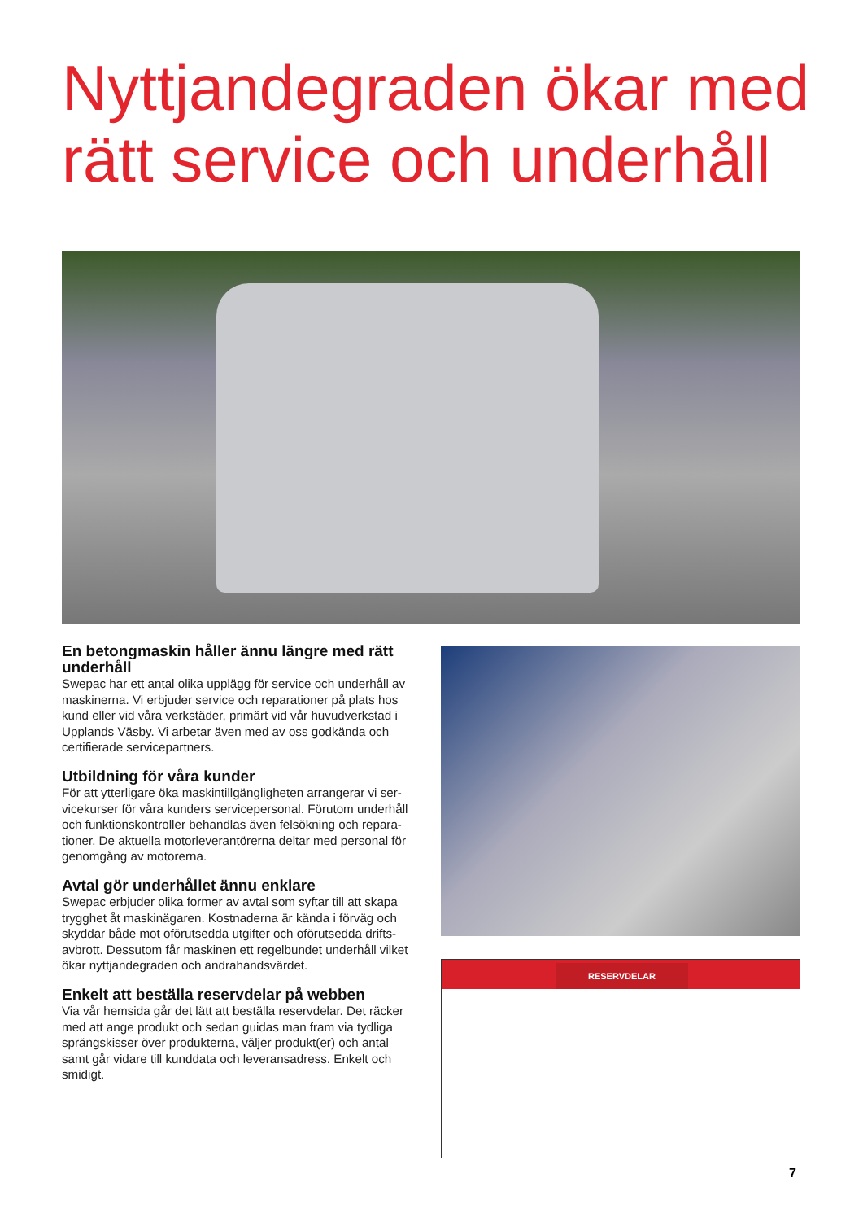Nyttjandegraden ökar med
rätt service och underhåll
En betongmaskin håller ännu längre med rätt underhåll
Swepac har ett antal olika upplägg för service och underhåll av maskinerna. Vi erbjuder service och reparationer på plats hos kund eller vid våra verkstäder, primärt vid vår huvudverkstad i Upplands Väsby. Vi arbetar även med av oss godkända och certifierade servicepartners.
Utbildning för våra kunder
För att ytterligare öka maskintillgängligheten arrangerar vi ser-vicekurser för våra kunders servicepersonal. Förutom underhåll och funktionskontroller behandlas även felsökning och repara-tioner. De aktuella motorleverantörerna deltar med personal för genomgång av motorerna.
Avtal gör underhållet ännu enklare
Swepac erbjuder olika former av avtal som syftar till att skapa trygghet åt maskinägaren. Kostnaderna är kända i förväg och skyddar både mot oförutsedda utgifter och oförutsedda drifts-avbrott. Dessutom får maskinen ett regelbundet underhåll vilket ökar nyttjandegraden och andrahandsvärdet.
Enkelt att beställa reservdelar på webben
Via vår hemsida går det lätt att beställa reservdelar. Det räcker med att ange produkt och sedan guidas man fram via tydliga sprängskisser över produkterna, väljer produkt(er) och antal samt går vidare till kunddata och leveransadress. Enkelt och smidigt.
RESERVDELAR
7